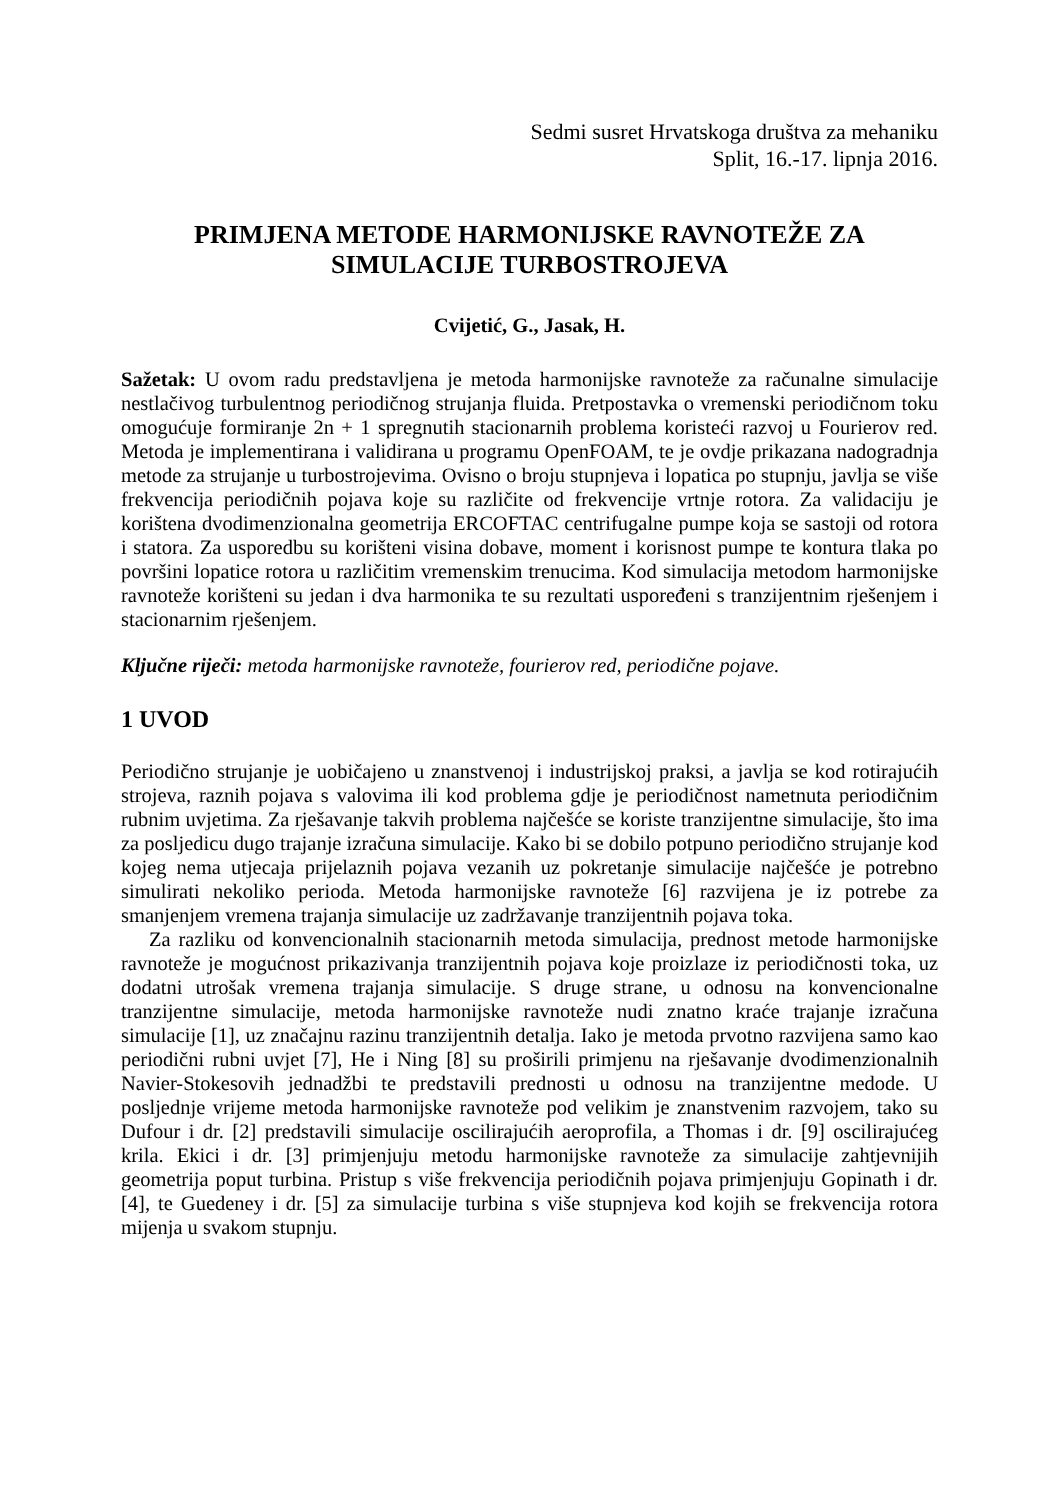Sedmi susret Hrvatskoga društva za mehaniku
Split, 16.-17. lipnja 2016.
PRIMJENA METODE HARMONIJSKE RAVNOTEŽE ZA SIMULACIJE TURBOSTROJEVA
Cvijetić, G., Jasak, H.
Sažetak: U ovom radu predstavljena je metoda harmonijske ravnoteže za računalne simulacije nestlačivog turbulentnog periodičnog strujanja fluida. Pretpostavka o vremenski periodičnom toku omogućuje formiranje 2n + 1 spregnutih stacionarnih problema koristeći razvoj u Fourierov red. Metoda je implementirana i validirana u programu OpenFOAM, te je ovdje prikazana nadogradnja metode za strujanje u turbostrojevima. Ovisno o broju stupnjeva i lopatica po stupnju, javlja se više frekvencija periodičnih pojava koje su različite od frekvencije vrtnje rotora. Za validaciju je korištena dvodimenzionalna geometrija ERCOFTAC centrifugalne pumpe koja se sastoji od rotora i statora. Za usporedbu su korišteni visina dobave, moment i korisnost pumpe te kontura tlaka po površini lopatice rotora u različitim vremenskim trenucima. Kod simulacija metodom harmonijske ravnoteže korišteni su jedan i dva harmonika te su rezultati uspoređeni s tranzijentnim rješenjem i stacionarnim rješenjem.
Ključne riječi: metoda harmonijske ravnoteže, fourierov red, periodične pojave.
1 UVOD
Periodično strujanje je uobičajeno u znanstvenoj i industrijskoj praksi, a javlja se kod rotirajućih strojeva, raznih pojava s valovima ili kod problema gdje je periodičnost nametnuta periodičnim rubnim uvjetima. Za rješavanje takvih problema najčešće se koriste tranzijentne simulacije, što ima za posljedicu dugo trajanje izračuna simulacije. Kako bi se dobilo potpuno periodično strujanje kod kojeg nema utjecaja prijelaznih pojava vezanih uz pokretanje simulacije najčešće je potrebno simulirati nekoliko perioda. Metoda harmonijske ravnoteže [6] razvijena je iz potrebe za smanjenjem vremena trajanja simulacije uz zadržavanje tranzijentnih pojava toka.
Za razliku od konvencionalnih stacionarnih metoda simulacija, prednost metode harmonijske ravnoteže je mogućnost prikazivanja tranzijentnih pojava koje proizlaze iz periodičnosti toka, uz dodatni utrošak vremena trajanja simulacije. S druge strane, u odnosu na konvencionalne tranzijentne simulacije, metoda harmonijske ravnoteže nudi znatno kraće trajanje izračuna simulacije [1], uz značajnu razinu tranzijentnih detalja. Iako je metoda prvotno razvijena samo kao periodični rubni uvjet [7], He i Ning [8] su proširili primjenu na rješavanje dvodimenzionalnih Navier-Stokesovih jednadžbi te predstavili prednosti u odnosu na tranzijentne medode. U posljednje vrijeme metoda harmonijske ravnoteže pod velikim je znanstvenim razvojem, tako su Dufour i dr. [2] predstavili simulacije oscilirajućih aeroprofila, a Thomas i dr. [9] oscilirajućeg krila. Ekici i dr. [3] primjenjuju metodu harmonijske ravnoteže za simulacije zahtjevnijih geometrija poput turbina. Pristup s više frekvencija periodičnih pojava primjenjuju Gopinath i dr. [4], te Guedeney i dr. [5] za simulacije turbina s više stupnjeva kod kojih se frekvencija rotora mijenja u svakom stupnju.